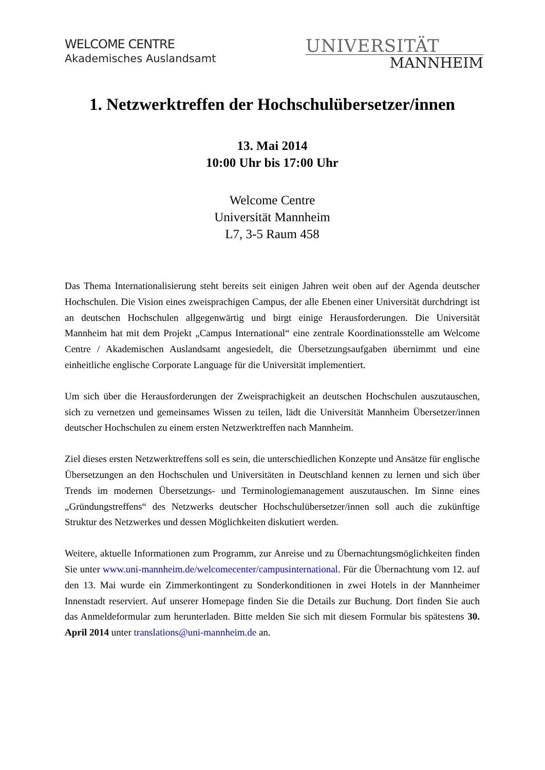WELCOME CENTRE
Akademisches Auslandsamt
UNIVERSITÄT
MANNHEIM
1. Netzwerktreffen der Hochschulübersetzer/innen
13. Mai 2014
10:00 Uhr bis 17:00 Uhr
Welcome Centre
Universität Mannheim
L7, 3-5 Raum 458
Das Thema Internationalisierung steht bereits seit einigen Jahren weit oben auf der Agenda deutscher Hochschulen. Die Vision eines zweisprachigen Campus, der alle Ebenen einer Universität durchdringt ist an deutschen Hochschulen allgegenwärtig und birgt einige Herausforderungen. Die Universität Mannheim hat mit dem Projekt „Campus International“ eine zentrale Koordinationsstelle am Welcome Centre / Akademischen Auslandsamt angesiedelt, die Übersetzungsaufgaben übernimmt und eine einheitliche englische Corporate Language für die Universität implementiert.
Um sich über die Herausforderungen der Zweisprachigkeit an deutschen Hochschulen auszutauschen, sich zu vernetzen und gemeinsames Wissen zu teilen, lädt die Universität Mannheim Übersetzer/innen deutscher Hochschulen zu einem ersten Netzwerktreffen nach Mannheim.
Ziel dieses ersten Netzwerktreffens soll es sein, die unterschiedlichen Konzepte und Ansätze für englische Übersetzungen an den Hochschulen und Universitäten in Deutschland kennen zu lernen und sich über Trends im modernen Übersetzungs- und Terminologiemanagement auszutauschen. Im Sinne eines „Gründungstreffens“ des Netzwerks deutscher Hochschulübersetzer/innen soll auch die zukünftige Struktur des Netzwerkes und dessen Möglichkeiten diskutiert werden.
Weitere, aktuelle Informationen zum Programm, zur Anreise und zu Übernachtungsmöglichkeiten finden Sie unter www.uni-mannheim.de/welcomecenter/campusinternational. Für die Übernachtung vom 12. auf den 13. Mai wurde ein Zimmerkontingent zu Sonderkonditionen in zwei Hotels in der Mannheimer Innenstadt reserviert. Auf unserer Homepage finden Sie die Details zur Buchung. Dort finden Sie auch das Anmeldeformular zum herunterladen. Bitte melden Sie sich mit diesem Formular bis spätestens 30. April 2014 unter translations@uni-mannheim.de an.